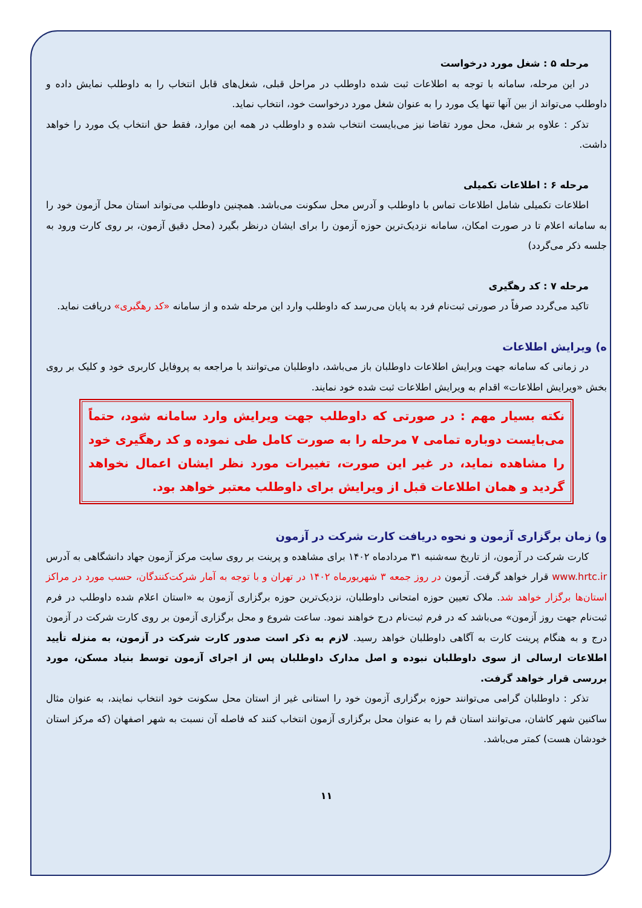مرحله ۵ : شغل مورد درخواست
در این مرحله، سامانه با توجه به اطلاعات ثبت شده داوطلب در مراحل قبلی، شغل‌های قابل انتخاب را به داوطلب نمایش داده و داوطلب می‌تواند از بین آنها تنها یک مورد را به عنوان شغل مورد درخواست خود، انتخاب نماید.
تذکر : علاوه بر شغل، محل مورد تقاضا نیز می‌بایست انتخاب شده و داوطلب در همه این موارد، فقط حق انتخاب یک مورد را خواهد داشت.
مرحله ۶ : اطلاعات تکمیلی
اطلاعات تکمیلی شامل اطلاعات تماس با داوطلب و آدرس محل سکونت می‌باشد. همچنین داوطلب می‌تواند استان محل آزمون خود را به سامانه اعلام تا در صورت امکان، سامانه نزدیک‌ترین حوزه آزمون را برای ایشان درنظر بگیرد (محل دقیق آزمون، بر روی کارت ورود به جلسه ذکر می‌گردد)
مرحله ۷ : کد رهگیری
تاکید می‌گردد صرفاً در صورتی ثبت‌نام فرد به پایان می‌رسد که داوطلب وارد این مرحله شده و از سامانه «کد رهگیری» دریافت نماید.
ه) ویرایش اطلاعات
در زمانی که سامانه جهت ویرایش اطلاعات داوطلبان باز می‌باشد، داوطلبان می‌توانند با مراجعه به پروفایل کاربری خود و کلیک بر روی بخش «ویرایش اطلاعات» اقدام به ویرایش اطلاعات ثبت شده خود نمایند.
نکته بسیار مهم : در صورتی که داوطلب جهت ویرایش وارد سامانه شود، حتماً می‌بایست دوباره تمامی ۷ مرحله را به صورت کامل طی نموده و کد رهگیری خود را مشاهده نماید، در غیر این صورت، تغییرات مورد نظر ایشان اعمال نخواهد گردید و همان اطلاعات قبل از ویرایش برای داوطلب معتبر خواهد بود.
و) زمان برگزاری آزمون و نحوه دریافت کارت شرکت در آزمون
کارت شرکت در آزمون، از تاریخ سه‌شنبه ۳۱ مردادماه ۱۴۰۲ برای مشاهده و پرینت بر روی سایت مرکز آزمون جهاد دانشگاهی به آدرس www.hrtc.ir قرار خواهد گرفت. آزمون در روز جمعه ۳ شهریورماه ۱۴۰۲ در تهران و با توجه به آمار شرکت‌کنندگان، حسب مورد در مراکز استان‌ها برگزار خواهد شد. ملاک تعیین حوزه امتحانی داوطلبان، نزدیک‌ترین حوزه برگزاری آزمون به «استان اعلام شده داوطلب در فرم ثبت‌نام جهت روز آزمون» می‌باشد که در فرم ثبت‌نام درج خواهند نمود. ساعت شروع و محل برگزاری آزمون بر روی کارت شرکت در آزمون درج و به هنگام پرینت کارت به آگاهی داوطلبان خواهد رسید. لازم به ذکر است صدور کارت شرکت در آزمون، به منزله تأیید اطلاعات ارسالی از سوی داوطلبان نبوده و اصل مدارک داوطلبان پس از اجرای آزمون توسط بنیاد مسکن، مورد بررسی قرار خواهد گرفت.
تذکر : داوطلبان گرامی می‌توانند حوزه برگزاری آزمون خود را استانی غیر از استان محل سکونت خود انتخاب نمایند، به عنوان مثال ساکنین شهر کاشان، می‌توانند استان قم را به عنوان محل برگزاری آزمون انتخاب کنند که فاصله آن نسبت به شهر اصفهان (که مرکز استان خودشان هست) کمتر می‌باشد.
۱۱